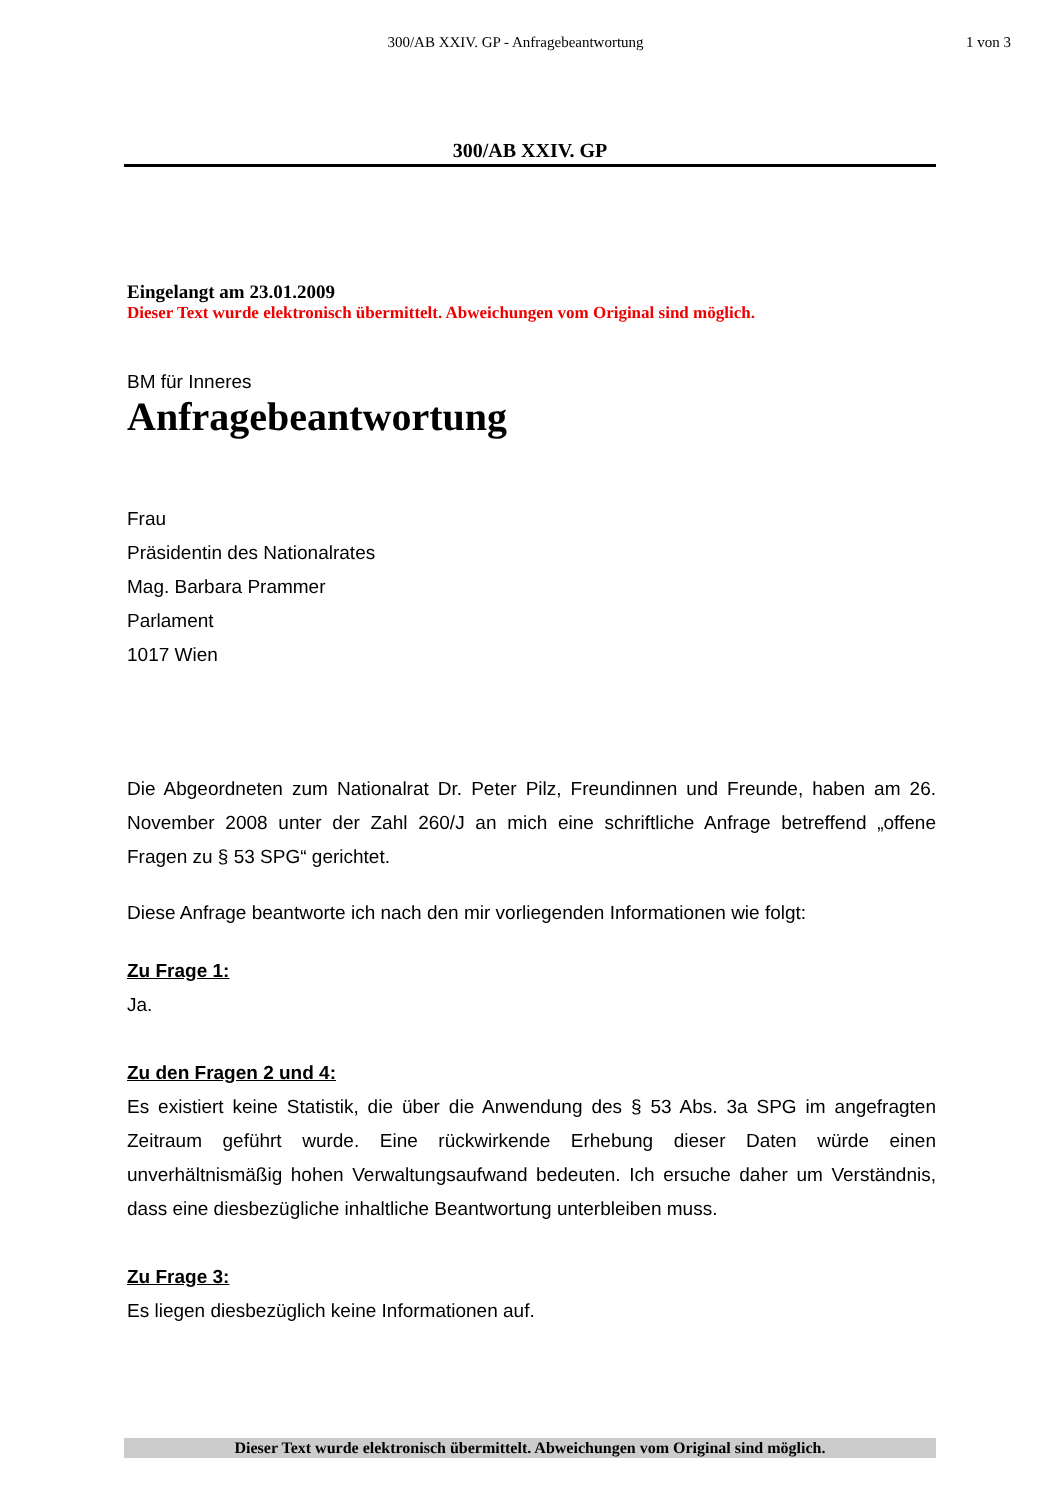300/AB XXIV. GP - Anfragebeantwortung
1 von 3
300/AB XXIV. GP
Eingelangt am 23.01.2009
Dieser Text wurde elektronisch übermittelt. Abweichungen vom Original sind möglich.
BM für Inneres
Anfragebeantwortung
Frau
Präsidentin des Nationalrates
Mag. Barbara Prammer
Parlament
1017 Wien
Die Abgeordneten zum Nationalrat Dr. Peter Pilz, Freundinnen und Freunde, haben am 26. November 2008 unter der Zahl 260/J an mich eine schriftliche Anfrage betreffend „offene Fragen zu § 53 SPG“ gerichtet.
Diese Anfrage beantworte ich nach den mir vorliegenden Informationen wie folgt:
Zu Frage 1:
Ja.
Zu den Fragen 2 und 4:
Es existiert keine Statistik, die über die Anwendung des § 53 Abs. 3a SPG im angefragten Zeitraum geführt wurde. Eine rückwirkende Erhebung dieser Daten würde einen unverhältnismäßig hohen Verwaltungsaufwand bedeuten. Ich ersuche daher um Verständnis, dass eine diesbezügliche inhaltliche Beantwortung unterbleiben muss.
Zu Frage 3:
Es liegen diesbezüglich keine Informationen auf.
Dieser Text wurde elektronisch übermittelt. Abweichungen vom Original sind möglich.